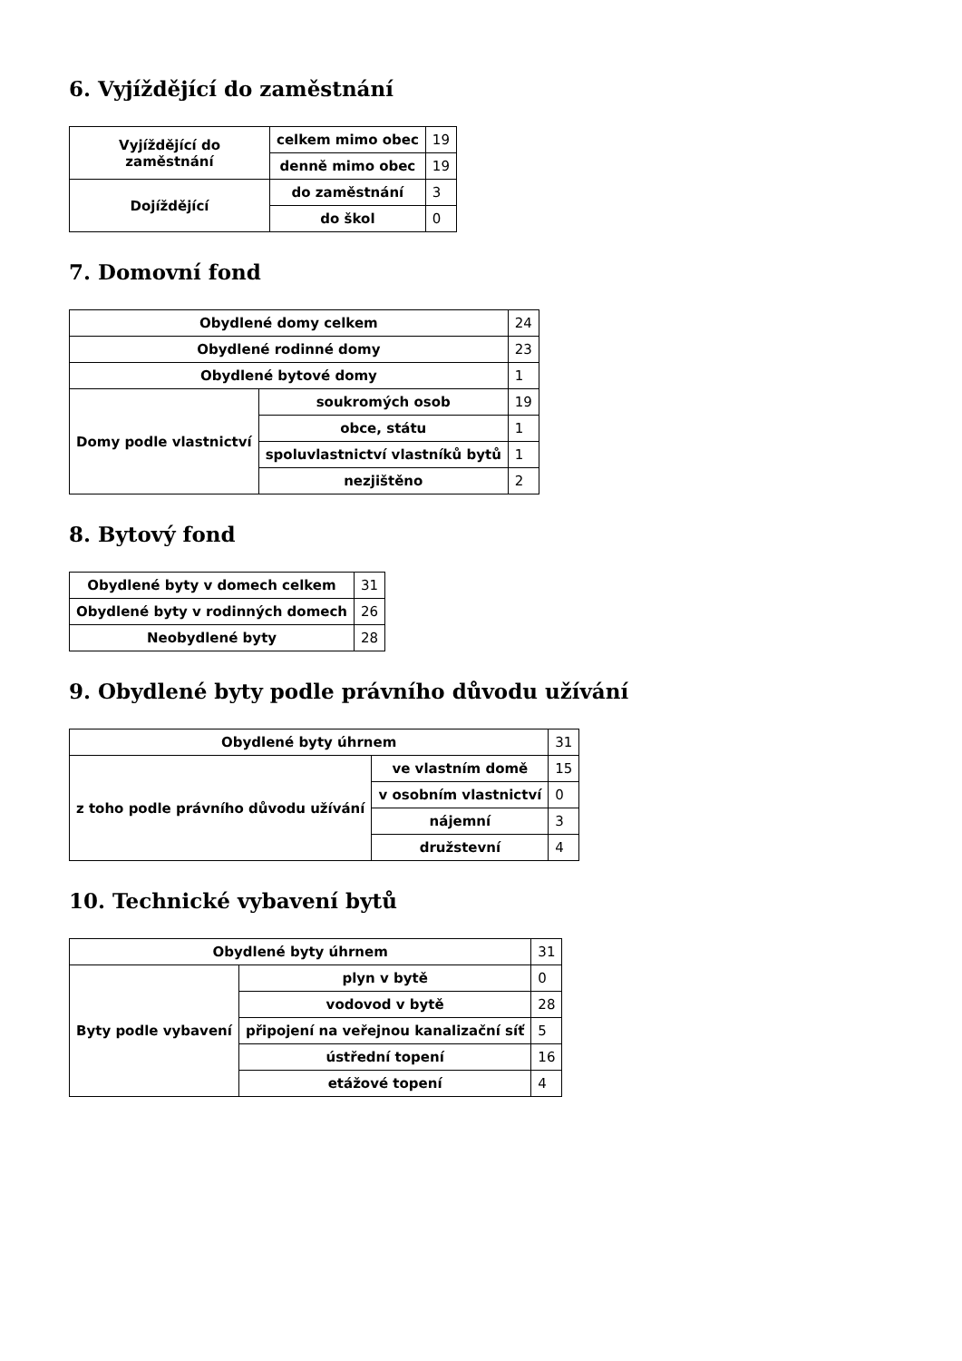6. Vyjíždějící do zaměstnání
| Vyjíždějící do zaměstnání | celkem mimo obec | 19 |
| | denně mimo obec | 19 |
| Dojíždějící | do zaměstnání | 3 |
| | do škol | 0 |
7. Domovní fond
| Obydlené domy celkem | | 24 |
| Obydlené rodinné domy | | 23 |
| Obydlené bytové domy | | 1 |
| Domy podle vlastnictví | soukromých osob | 19 |
| | obce, státu | 1 |
| | spoluvlastnictví vlastníků bytů | 1 |
| | nezjištěno | 2 |
8. Bytový fond
| Obydlené byty v domech celkem | 31 |
| Obydlené byty v rodinných domech | 26 |
| Neobydlené byty | 28 |
9. Obydlené byty podle právního důvodu užívání
| Obydlené byty úhrnem | | 31 |
| z toho podle právního důvodu užívání | ve vlastním domě | 15 |
| | v osobním vlastnictví | 0 |
| | nájemní | 3 |
| | družstevní | 4 |
10. Technické vybavení bytů
| Obydlené byty úhrnem | | 31 |
| Byty podle vybavení | plyn v bytě | 0 |
| | vodovod v bytě | 28 |
| | připojení na veřejnou kanalizační síť | 5 |
| | ústřední topení | 16 |
| | etážové topení | 4 |